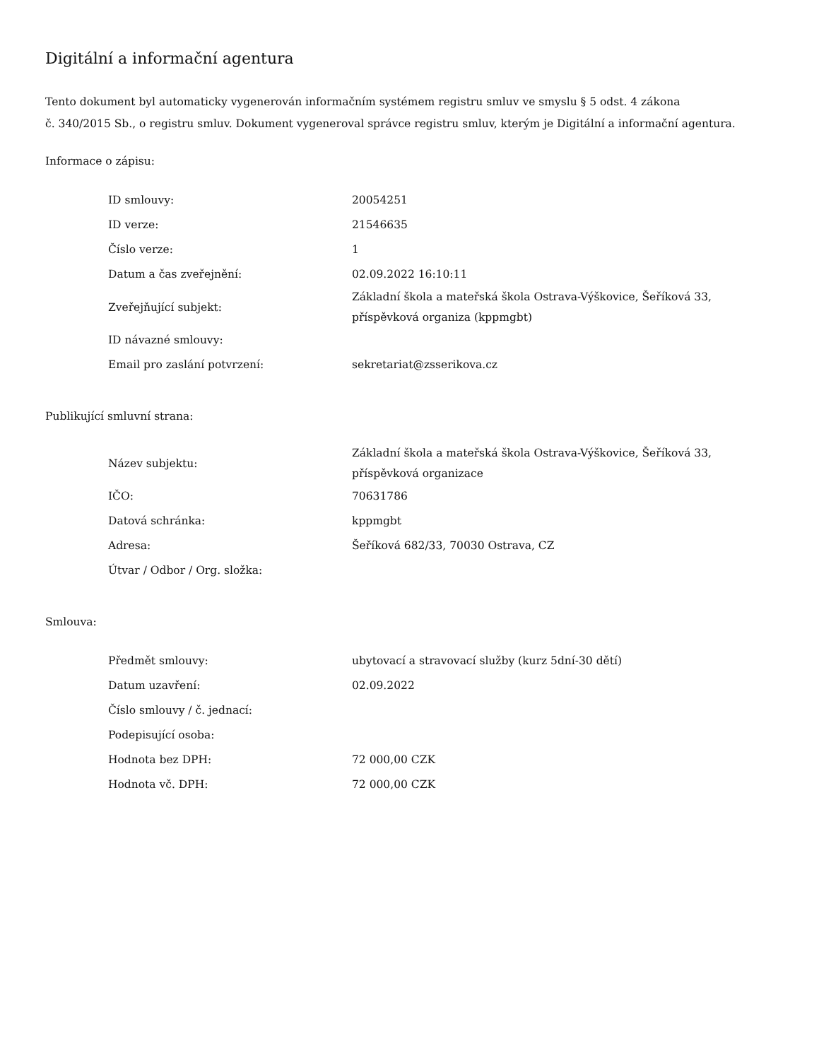Digitální a informační agentura
Tento dokument byl automaticky vygenerován informačním systémem registru smluv ve smyslu § 5 odst. 4 zákona
č. 340/2015 Sb., o registru smluv. Dokument vygeneroval správce registru smluv, kterým je Digitální a informační agentura.
Informace o zápisu:
| ID smlouvy: | 20054251 |
| ID verze: | 21546635 |
| Číslo verze: | 1 |
| Datum a čas zveřejnění: | 02.09.2022 16:10:11 |
| Zveřejňující subjekt: | Základní škola a mateřská škola Ostrava-Výškovice, Šeříková 33, příspěvková organiza (kppmgbt) |
| ID návazné smlouvy: | |
| Email pro zaslání potvrzení: | sekretariat@zsserikova.cz |
Publikující smluvní strana:
| Název subjektu: | Základní škola a mateřská škola Ostrava-Výškovice, Šeříková 33, příspěvková organizace |
| IČO: | 70631786 |
| Datová schránka: | kppmgbt |
| Adresa: | Šeříková 682/33, 70030 Ostrava, CZ |
| Útvar / Odbor / Org. složka: | |
Smlouva:
| Předmět smlouvy: | ubytovací a stravovací služby (kurz 5dní-30 dětí) |
| Datum uzavření: | 02.09.2022 |
| Číslo smlouvy / č. jednací: | |
| Podepisující osoba: | |
| Hodnota bez DPH: | 72 000,00 CZK |
| Hodnota vč. DPH: | 72 000,00 CZK |